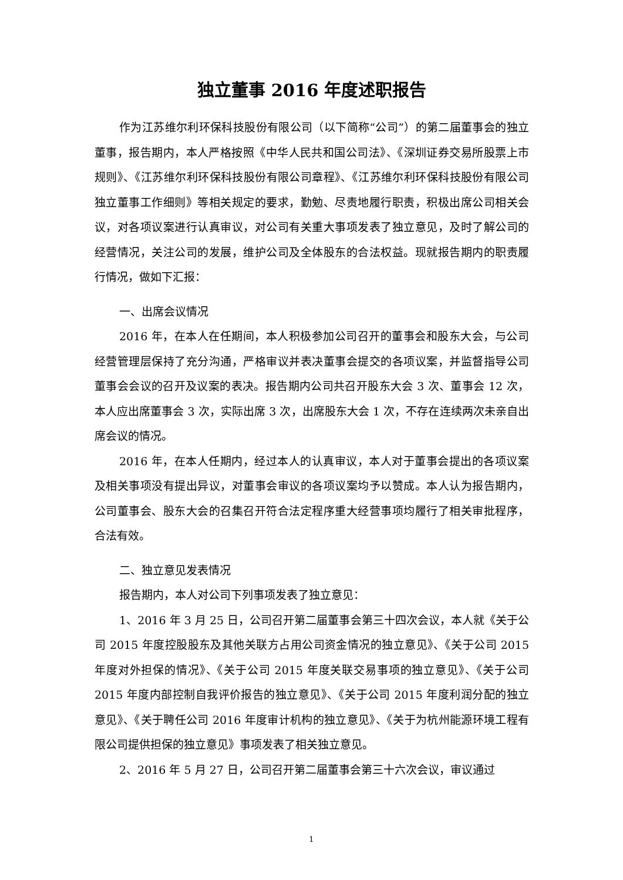独立董事 2016 年度述职报告
作为江苏维尔利环保科技股份有限公司（以下简称“公司”）的第二届董事会的独立董事，报告期内，本人严格按照《中华人民共和国公司法》、《深圳证券交易所股票上市规则》、《江苏维尔利环保科技股份有限公司章程》、《江苏维尔利环保科技股份有限公司独立董事工作细则》等相关规定的要求，勤勉、尽责地履行职责，积极出席公司相关会议，对各项议案进行认真审议，对公司有关重大事项发表了独立意见，及时了解公司的经营情况，关注公司的发展，维护公司及全体股东的合法权益。现就报告期内的职责履行情况，做如下汇报：
一、出席会议情况
2016 年，在本人在任期间，本人积极参加公司召开的董事会和股东大会，与公司经营管理层保持了充分沟通，严格审议并表决董事会提交的各项议案，并监督指导公司董事会会议的召开及议案的表决。报告期内公司共召开股东大会 3 次、董事会 12 次，本人应出席董事会 3 次，实际出席 3 次，出席股东大会 1 次，不存在连续两次未亲自出席会议的情况。
2016 年，在本人任期内，经过本人的认真审议，本人对于董事会提出的各项议案及相关事项没有提出异议，对董事会审议的各项议案均予以赞成。本人认为报告期内，公司董事会、股东大会的召集召开符合法定程序重大经营事项均履行了相关审批程序，合法有效。
二、独立意见发表情况
报告期内，本人对公司下列事项发表了独立意见：
1、2016 年 3 月 25 日，公司召开第二届董事会第三十四次会议，本人就《关于公司 2015 年度控股股东及其他关联方占用公司资金情况的独立意见》、《关于公司 2015 年度对外担保的情况》、《关于公司 2015 年度关联交易事项的独立意见》、《关于公司 2015 年度内部控制自我评价报告的独立意见》、《关于公司 2015 年度利润分配的独立意见》、《关于聘任公司 2016 年度审计机构的独立意见》、《关于为杭州能源环境工程有限公司提供担保的独立意见》事项发表了相关独立意见。
2、2016 年 5 月 27 日，公司召开第二届董事会第三十六次会议，审议通过
1